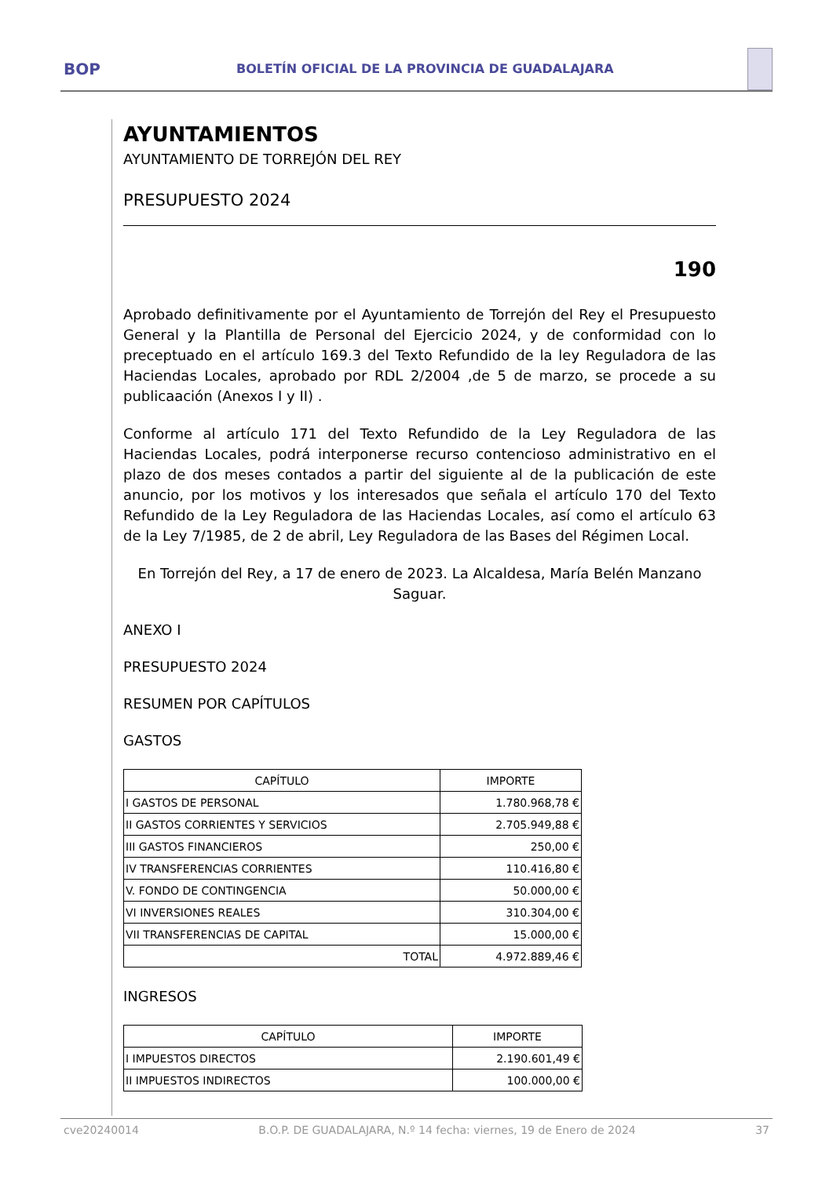BOP
BOLETÍN OFICIAL DE LA PROVINCIA DE GUADALAJARA
AYUNTAMIENTOS
AYUNTAMIENTO DE TORREJÓN DEL REY
PRESUPUESTO 2024
190
Aprobado definitivamente por el Ayuntamiento de Torrejón del Rey el Presupuesto General y la Plantilla de Personal del Ejercicio 2024, y de conformidad con lo preceptuado en el artículo 169.3 del Texto Refundido de la ley Reguladora de las Haciendas Locales, aprobado por RDL 2/2004 ,de 5 de marzo, se procede a su publicaación (Anexos I y II) .
Conforme al artículo 171 del Texto Refundido de la Ley Reguladora de las Haciendas Locales, podrá interponerse recurso contencioso administrativo en el plazo de dos meses contados a partir del siguiente al de la publicación de este anuncio, por los motivos y los interesados que señala el artículo 170 del Texto Refundido de la Ley Reguladora de las Haciendas Locales, así como el artículo 63 de la Ley 7/1985, de 2 de abril, Ley Reguladora de las Bases del Régimen Local.
En Torrejón del Rey, a 17 de enero de 2023. La Alcaldesa, María Belén Manzano Saguar.
ANEXO I
PRESUPUESTO 2024
RESUMEN POR CAPÍTULOS
GASTOS
| CAPÍTULO | IMPORTE |
| --- | --- |
| I GASTOS DE PERSONAL | 1.780.968,78 € |
| II GASTOS CORRIENTES Y SERVICIOS | 2.705.949,88 € |
| III GASTOS FINANCIEROS | 250,00 € |
| IV TRANSFERENCIAS CORRIENTES | 110.416,80 € |
| V. FONDO DE CONTINGENCIA | 50.000,00 € |
| VI INVERSIONES REALES | 310.304,00 € |
| VII TRANSFERENCIAS DE CAPITAL | 15.000,00 € |
| TOTAL | 4.972.889,46 € |
INGRESOS
| CAPÍTULO | IMPORTE |
| --- | --- |
| I IMPUESTOS DIRECTOS | 2.190.601,49 € |
| II IMPUESTOS INDIRECTOS | 100.000,00 € |
cve20240014 B.O.P. DE GUADALAJARA, N.º 14 fecha: viernes, 19 de Enero de 2024 37